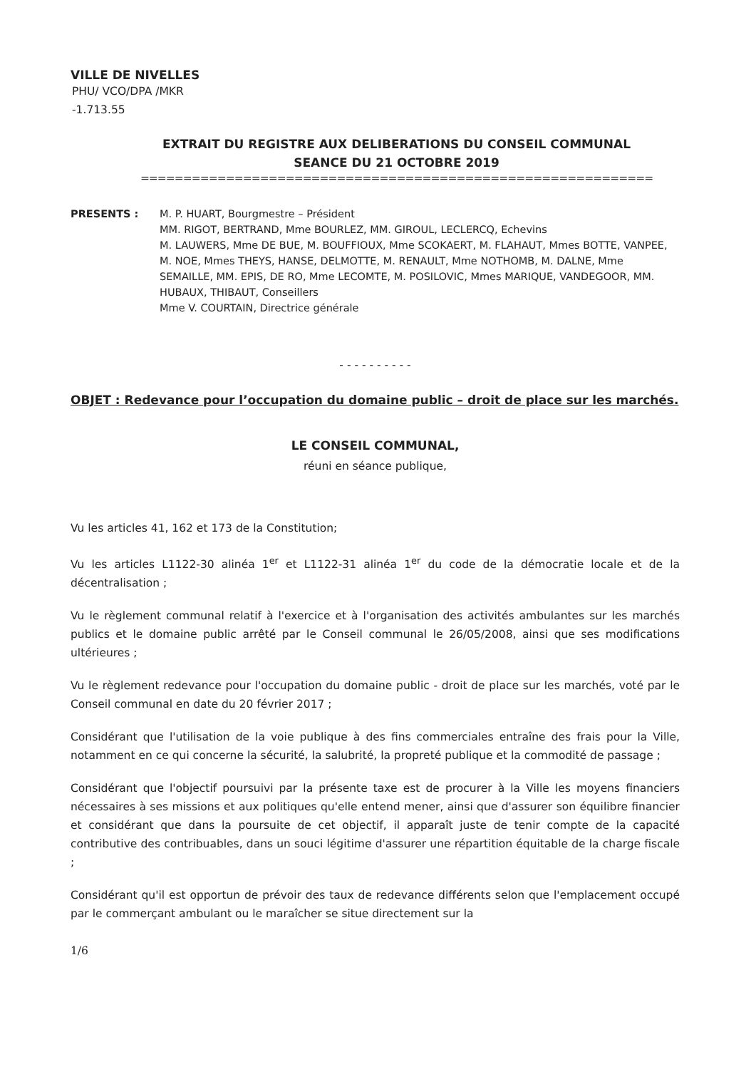VILLE DE NIVELLES
PHU/ VCO/DPA /MKR
-1.713.55
EXTRAIT DU REGISTRE AUX DELIBERATIONS DU CONSEIL COMMUNAL
SEANCE DU 21 OCTOBRE 2019
============================================================
PRESENTS : M. P. HUART, Bourgmestre – Président
MM. RIGOT, BERTRAND, Mme BOURLEZ, MM. GIROUL, LECLERCQ, Echevins
M. LAUWERS, Mme DE BUE, M. BOUFFIOUX, Mme SCOKAERT, M. FLAHAUT, Mmes BOTTE, VANPEE, M. NOE, Mmes THEYS, HANSE, DELMOTTE, M. RENAULT, Mme NOTHOMB, M. DALNE, Mme SEMAILLE, MM. EPIS, DE RO, Mme LECOMTE, M. POSILOVIC, Mmes MARIQUE, VANDEGOOR, MM. HUBAUX, THIBAUT, Conseillers
Mme V. COURTAIN, Directrice générale
- - - - - - - - - -
OBJET : Redevance pour l’occupation du domaine public – droit de place sur les marchés.
LE CONSEIL COMMUNAL,
réuni en séance publique,
Vu les articles 41, 162 et 173 de la Constitution;
Vu les articles L1122-30 alinéa 1<sup>er</sup> et L1122-31 alinéa 1<sup>er</sup> du code de la démocratie locale et de la décentralisation ;
Vu le règlement communal relatif à l'exercice et à l'organisation des activités ambulantes sur les marchés publics et le domaine public arrêté par le Conseil communal le 26/05/2008, ainsi que ses modifications ultérieures ;
Vu le règlement redevance pour l'occupation du domaine public - droit de place sur les marchés, voté par le Conseil communal en date du 20 février 2017 ;
Considérant que l'utilisation de la voie publique à des fins commerciales entraîne des frais pour la Ville, notamment en ce qui concerne la sécurité, la salubrité, la propreté publique et la commodité de passage ;
Considérant que l'objectif poursuivi par la présente taxe est de procurer à la Ville les moyens financiers nécessaires à ses missions et aux politiques qu'elle entend mener, ainsi que d'assurer son équilibre financier et considérant que dans la poursuite de cet objectif, il apparaît juste de tenir compte de la capacité contributive des contribuables, dans un souci légitime d'assurer une répartition équitable de la charge fiscale ;
Considérant qu'il est opportun de prévoir des taux de redevance différents selon que l'emplacement occupé par le commerçant ambulant ou le maraîcher se situe directement sur la
1/6